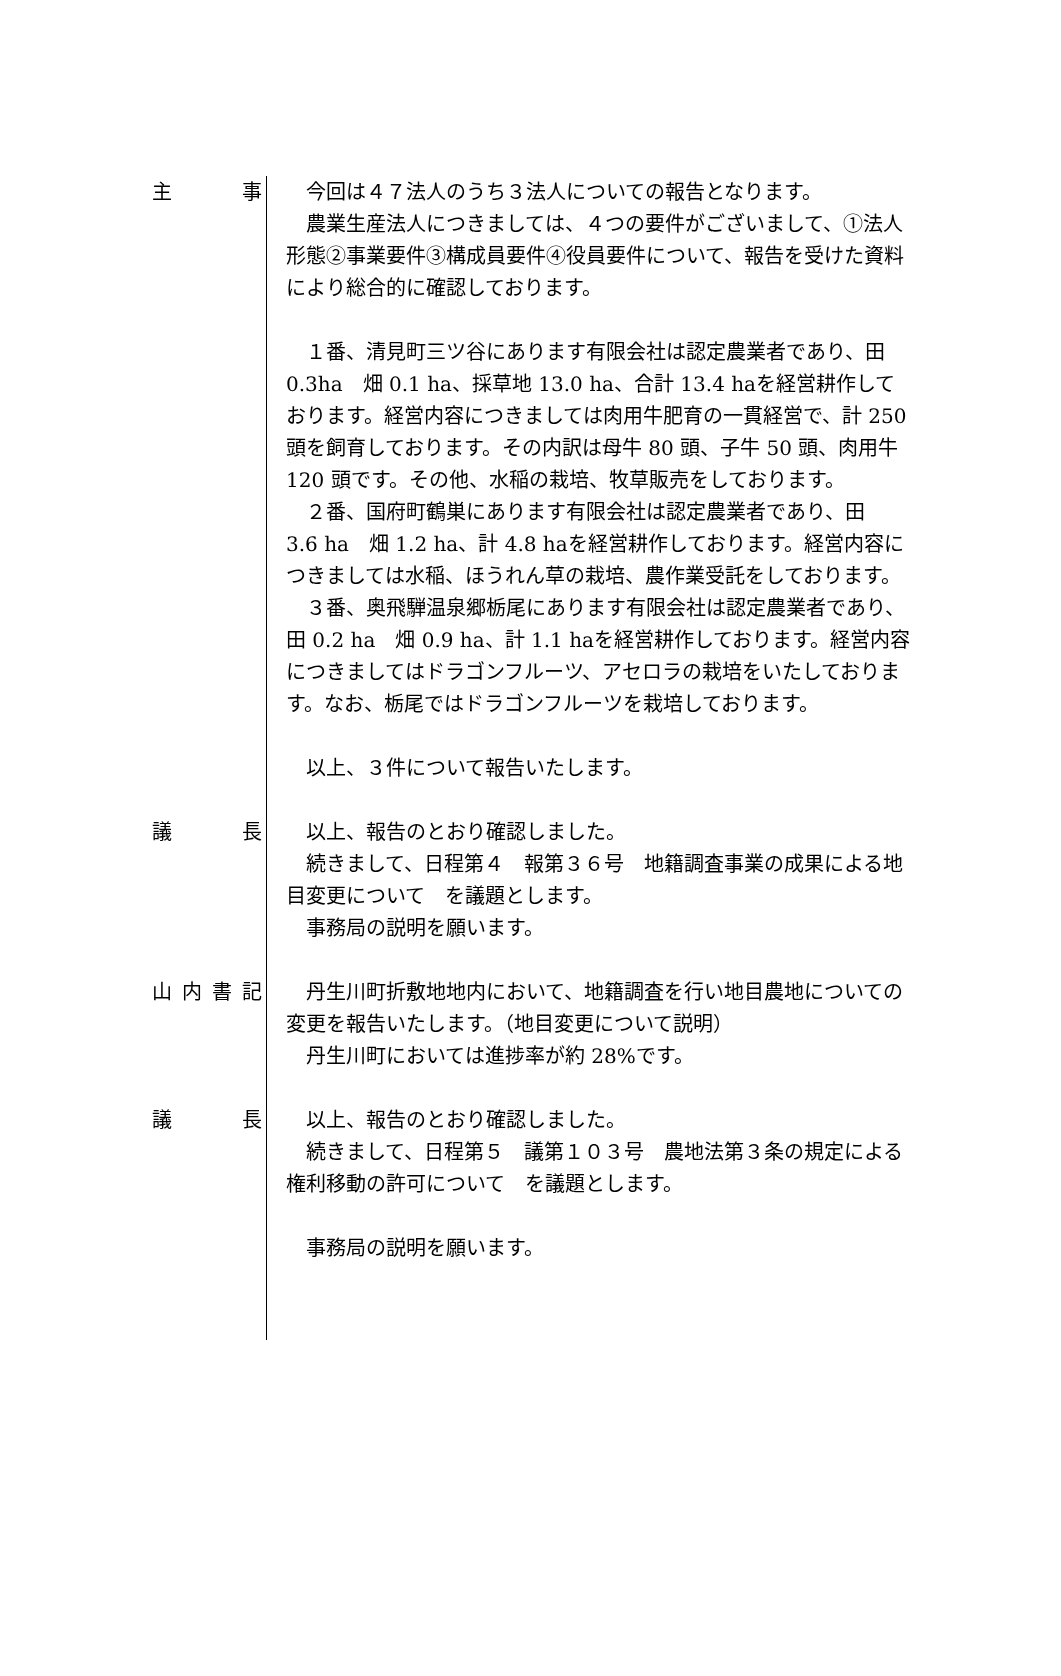主事 　今回は４７法人のうち３法人についての報告となります。
　農業生産法人につきましては、４つの要件がございまして、①法人形態②事業要件③構成員要件④役員要件について、報告を受けた資料により総合的に確認しております。
　１番、清見町三ツ谷にあります有限会社は認定農業者であり、田0.3ha　畑 0.1 ha、採草地 13.0 ha、合計 13.4 haを経営耕作しております。経営内容につきましては肉用牛肥育の一貫経営で、計 250 頭を飼育しております。その内訳は母牛 80 頭、子牛 50 頭、肉用牛 120 頭です。その他、水稲の栽培、牧草販売をしております。
　２番、国府町鶴巣にあります有限会社は認定農業者であり、田　3.6 ha　畑 1.2 ha、計 4.8 haを経営耕作しております。経営内容につきましては水稲、ほうれん草の栽培、農作業受託をしております。
　３番、奥飛騨温泉郷栃尾にあります有限会社は認定農業者であり、田 0.2 ha　畑 0.9 ha、計 1.1 haを経営耕作しております。経営内容につきましてはドラゴンフルーツ、アセロラの栽培をいたしております。なお、栃尾ではドラゴンフルーツを栽培しております。
　以上、３件について報告いたします。
議長 　以上、報告のとおり確認しました。
　続きまして、日程第４　報第３６号　地籍調査事業の成果による地目変更について　を議題とします。
　事務局の説明を願います。
山内書記 　丹生川町折敷地地内において、地籍調査を行い地目農地についての変更を報告いたします。（地目変更について説明）
　丹生川町においては進捗率が約 28%です。
議長 　以上、報告のとおり確認しました。
　続きまして、日程第５　議第１０３号　農地法第３条の規定による権利移動の許可について　を議題とします。
　事務局の説明を願います。